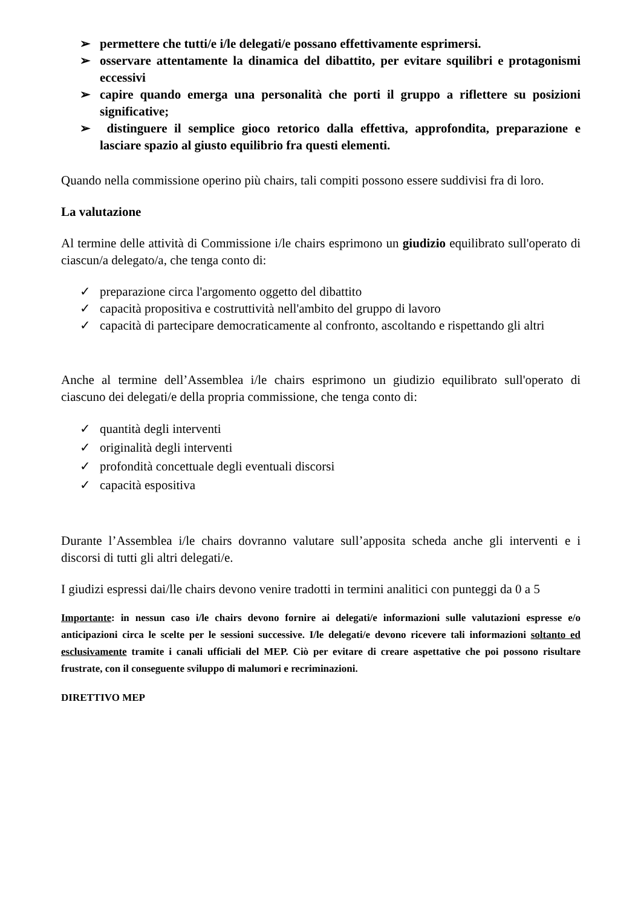➢ permettere che tutti/e i/le delegati/e possano effettivamente esprimersi.
➢ osservare attentamente la dinamica del dibattito, per evitare squilibri e protagonismi eccessivi
➢ capire quando emerga una personalità che porti il gruppo a riflettere su posizioni significative;
➢ distinguere il semplice gioco retorico dalla effettiva, approfondita, preparazione e lasciare spazio al giusto equilibrio fra questi elementi.
Quando nella commissione operino più chairs, tali compiti possono essere suddivisi fra di loro.
La valutazione
Al termine delle attività di Commissione i/le chairs esprimono un giudizio equilibrato sull'operato di ciascun/a delegato/a, che tenga conto di:
✓ preparazione circa l'argomento oggetto del dibattito
✓ capacità propositiva e costruttività nell'ambito del gruppo di lavoro
✓ capacità di partecipare democraticamente al confronto, ascoltando e rispettando gli altri
Anche al termine dell’Assemblea i/le chairs esprimono un giudizio equilibrato sull'operato di ciascuno dei delegati/e della propria commissione, che tenga conto di:
✓ quantità degli interventi
✓ originalità degli interventi
✓ profondità concettuale degli eventuali discorsi
✓ capacità espositiva
Durante l’Assemblea i/le chairs dovranno valutare sull’apposita scheda anche gli interventi e i discorsi di tutti gli altri delegati/e.
I giudizi espressi dai/lle chairs devono venire tradotti in termini analitici con punteggi da 0 a 5
Importante: in nessun caso i/le chairs devono fornire ai delegati/e informazioni sulle valutazioni espresse e/o anticipazioni circa le scelte per le sessioni successive. I/le delegati/e devono ricevere tali informazioni soltanto ed esclusivamente tramite i canali ufficiali del MEP. Ciò per evitare di creare aspettative che poi possono risultare frustrate, con il conseguente sviluppo di malumori e recriminazioni.
DIRETTIVO MEP